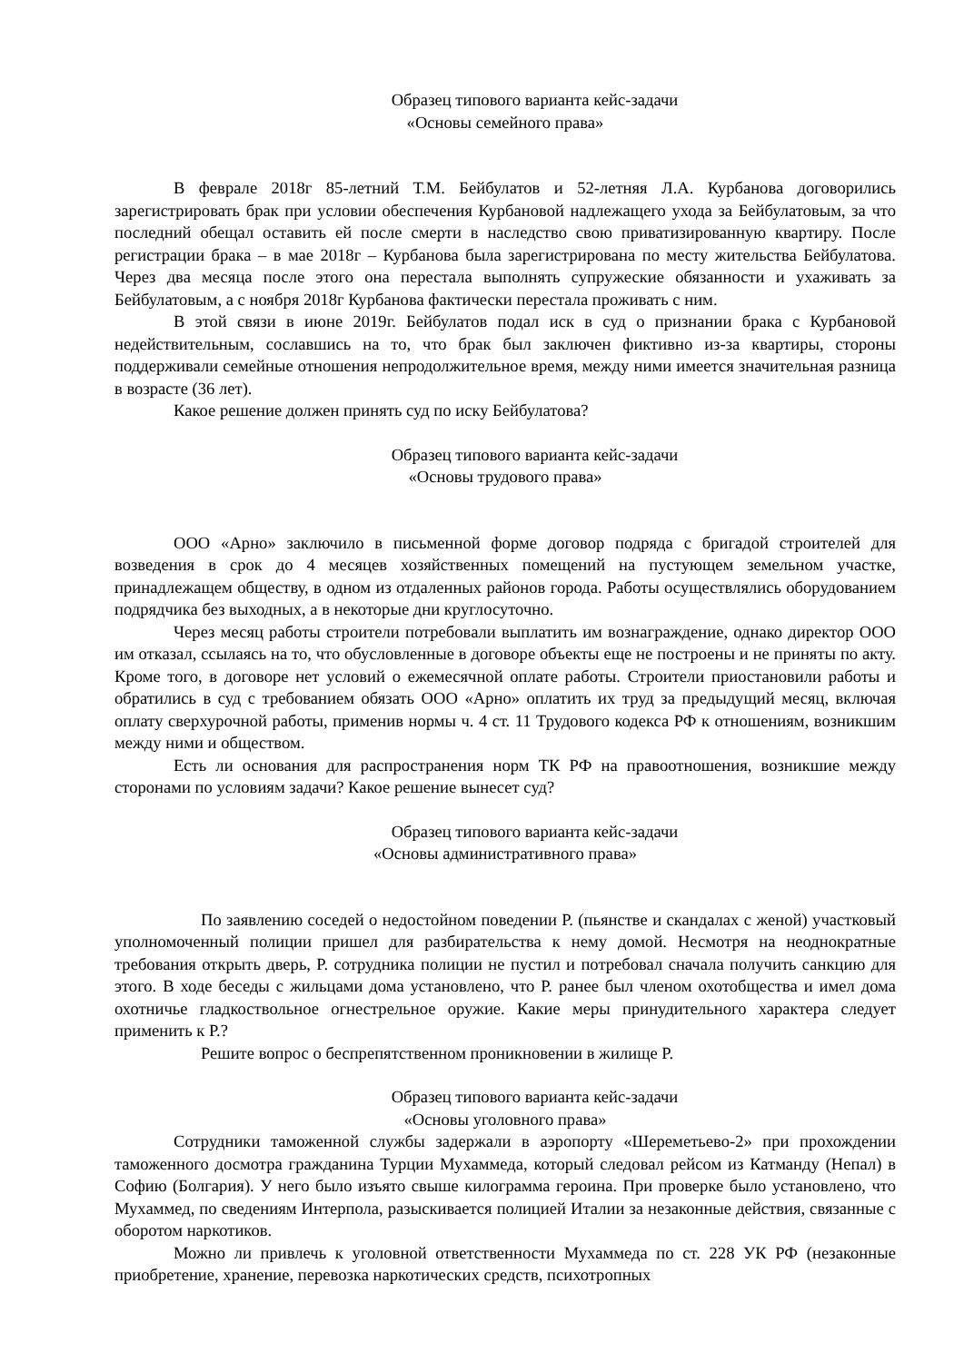Образец типового варианта кейс-задачи
«Основы семейного права»
В феврале 2018г 85-летний Т.М. Бейбулатов и 52-летняя Л.А. Курбанова договорились зарегистрировать брак при условии обеспечения Курбановой надлежащего ухода за Бейбулатовым, за что последний обещал оставить ей после смерти в наследство свою приватизированную квартиру. После регистрации брака – в мае 2018г – Курбанова была зарегистрирована по месту жительства Бейбулатова. Через два месяца после этого она перестала выполнять супружеские обязанности и ухаживать за Бейбулатовым, а с ноября 2018г Курбанова фактически перестала проживать с ним.
В этой связи в июне 2019г. Бейбулатов подал иск в суд о признании брака с Курбановой недействительным, сославшись на то, что брак был заключен фиктивно из-за квартиры, стороны поддерживали семейные отношения непродолжительное время, между ними имеется значительная разница в возрасте (36 лет).
Какое решение должен принять суд по иску Бейбулатова?
Образец типового варианта кейс-задачи
«Основы трудового права»
ООО «Арно» заключило в письменной форме договор подряда с бригадой строителей для возведения в срок до 4 месяцев хозяйственных помещений на пустующем земельном участке, принадлежащем обществу, в одном из отдаленных районов города. Работы осуществлялись оборудованием подрядчика без выходных, а в некоторые дни круглосуточно.
Через месяц работы строители потребовали выплатить им вознаграждение, однако директор ООО им отказал, ссылаясь на то, что обусловленные в договоре объекты еще не построены и не приняты по акту. Кроме того, в договоре нет условий о ежемесячной оплате работы. Строители приостановили работы и обратились в суд с требованием обязать ООО «Арно» оплатить их труд за предыдущий месяц, включая оплату сверхурочной работы, применив нормы ч. 4 ст. 11 Трудового кодекса РФ к отношениям, возникшим между ними и обществом.
Есть ли основания для распространения норм ТК РФ на правоотношения, возникшие между сторонами по условиям задачи? Какое решение вынесет суд?
Образец типового варианта кейс-задачи
«Основы административного права»
По заявлению соседей о недостойном поведении Р. (пьянстве и скандалах с женой) участковый уполномоченный полиции пришел для разбирательства к нему домой. Несмотря на неоднократные требования открыть дверь, Р. сотрудника полиции не пустил и потребовал сначала получить санкцию для этого. В ходе беседы с жильцами дома установлено, что Р. ранее был членом охотобщества и имел дома охотничье гладкоствольное огнестрельное оружие. Какие меры принудительного характера следует применить к Р.?
Решите вопрос о беспрепятственном проникновении в жилище Р.
Образец типового варианта кейс-задачи
«Основы уголовного права»
Сотрудники таможенной службы задержали в аэропорту «Шереметьево-2» при прохождении таможенного досмотра гражданина Турции Мухаммеда, который следовал рейсом из Катманду (Непал) в Софию (Болгария). У него было изъято свыше килограмма героина. При проверке было установлено, что Мухаммед, по сведениям Интерпола, разыскивается полицией Италии за незаконные действия, связанные с оборотом наркотиков.
Можно ли привлечь к уголовной ответственности Мухаммеда по ст. 228 УК РФ (незаконные приобретение, хранение, перевозка наркотических средств, психотропных